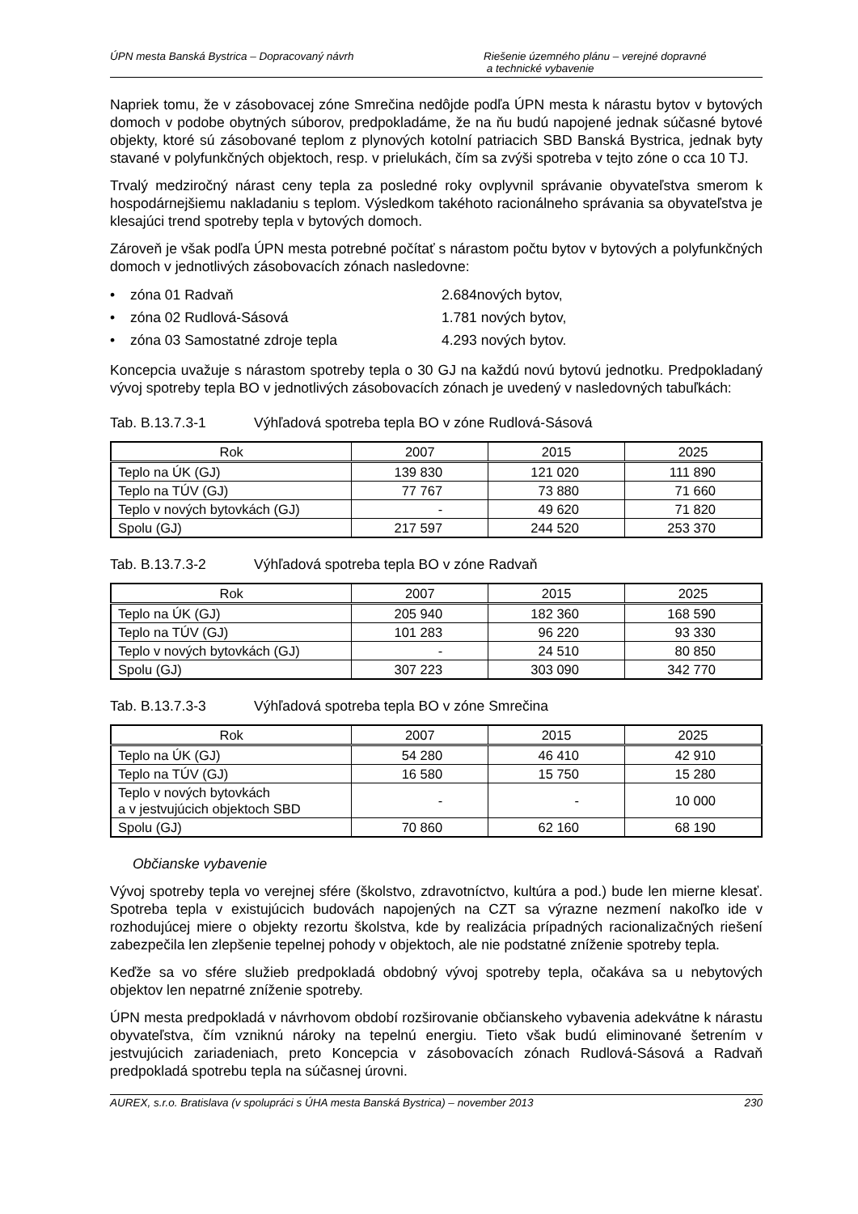ÚPN mesta Banská Bystrica – Dopracovaný návrh Riešenie územného plánu – verejné dopravné
a technické vybavenie
Napriek tomu, že v zásobovacej zóne Smrečina nedôjde podľa ÚPN mesta k nárastu bytov v bytových domoch v podobe obytných súborov, predpokladáme, že na ňu budú napojené jednak súčasné bytové objekty, ktoré sú zásobované teplom z plynových kotolní patriacich SBD Banská Bystrica, jednak byty stavané v polyfunkčných objektoch, resp. v prielukách, čím sa zvýši spotreba v tejto zóne o cca 10 TJ.
Trvalý medziročný nárast ceny tepla za posledné roky ovplyvnil správanie obyvateľstva smerom k hospodárnejšiemu nakladaniu s teplom. Výsledkom takéhoto racionálneho správania sa obyvateľstva je klesajúci trend spotreby tepla v bytových domoch.
Zároveň je však podľa ÚPN mesta potrebné počítať s nárastom počtu bytov v bytových a polyfunkčných domoch v jednotlivých zásobovacích zónach nasledovne:
• zóna 01 Radvaň 2.684nových bytov,
• zóna 02 Rudlová-Sásová 1.781 nových bytov,
• zóna 03 Samostatné zdroje tepla 4.293 nových bytov.
Koncepcia uvažuje s nárastom spotreby tepla o 30 GJ na každú novú bytovú jednotku. Predpokladaný vývoj spotreby tepla BO v jednotlivých zásobovacích zónach je uvedený v nasledovných tabuľkách:
Tab. B.13.7.3-1 Výhľadová spotreba tepla BO v zóne Rudlová-Sásová
| Rok | 2007 | 2015 | 2025 |
| --- | --- | --- | --- |
| Teplo na ÚK (GJ) | 139 830 | 121 020 | 111 890 |
| Teplo na TÚV (GJ) | 77 767 | 73 880 | 71 660 |
| Teplo v nových bytovkách (GJ) | - | 49 620 | 71 820 |
| Spolu (GJ) | 217 597 | 244 520 | 253 370 |
Tab. B.13.7.3-2 Výhľadová spotreba tepla BO v zóne Radvaň
| Rok | 2007 | 2015 | 2025 |
| --- | --- | --- | --- |
| Teplo na ÚK (GJ) | 205 940 | 182 360 | 168 590 |
| Teplo na TÚV (GJ) | 101 283 | 96 220 | 93 330 |
| Teplo v nových bytovkách (GJ) | - | 24 510 | 80 850 |
| Spolu (GJ) | 307 223 | 303 090 | 342 770 |
Tab. B.13.7.3-3 Výhľadová spotreba tepla BO v zóne Smrečina
| Rok | 2007 | 2015 | 2025 |
| --- | --- | --- | --- |
| Teplo na ÚK (GJ) | 54 280 | 46 410 | 42 910 |
| Teplo na TÚV (GJ) | 16 580 | 15 750 | 15 280 |
| Teplo v nových bytovkách a v jestvujúcich objektoch SBD | - | - | 10 000 |
| Spolu (GJ) | 70 860 | 62 160 | 68 190 |
Občianske vybavenie
Vývoj spotreby tepla vo verejnej sfére (školstvo, zdravotníctvo, kultúra a pod.) bude len mierne klesať. Spotreba tepla v existujúcich budovách napojených na CZT sa výrazne nezmení nakoľko ide v rozhodujúcej miere o objekty rezortu školstva, kde by realizácia prípadných racionalizačných riešení zabezpečila len zlepšenie tepelnej pohody v objektoch, ale nie podstatné zníženie spotreby tepla.
Keďže sa vo sfére služieb predpokladá obdobný vývoj spotreby tepla, očakáva sa u nebytových objektov len nepatrné zníženie spotreby.
ÚPN mesta predpokladá v návrhovom období rozširovanie občianskeho vybavenia adekvátne k nárastu obyvateľstva, čím vzniknú nároky na tepelnú energiu. Tieto však budú eliminované šetrením v jestvujúcich zariadeniach, preto Koncepcia v zásobovacích zónach Rudlová-Sásová a Radvaň predpokladá spotrebu tepla na súčasnej úrovni.
AUREX, s.r.o. Bratislava (v spolupráci s ÚHA mesta Banská Bystrica) – november 2013 230